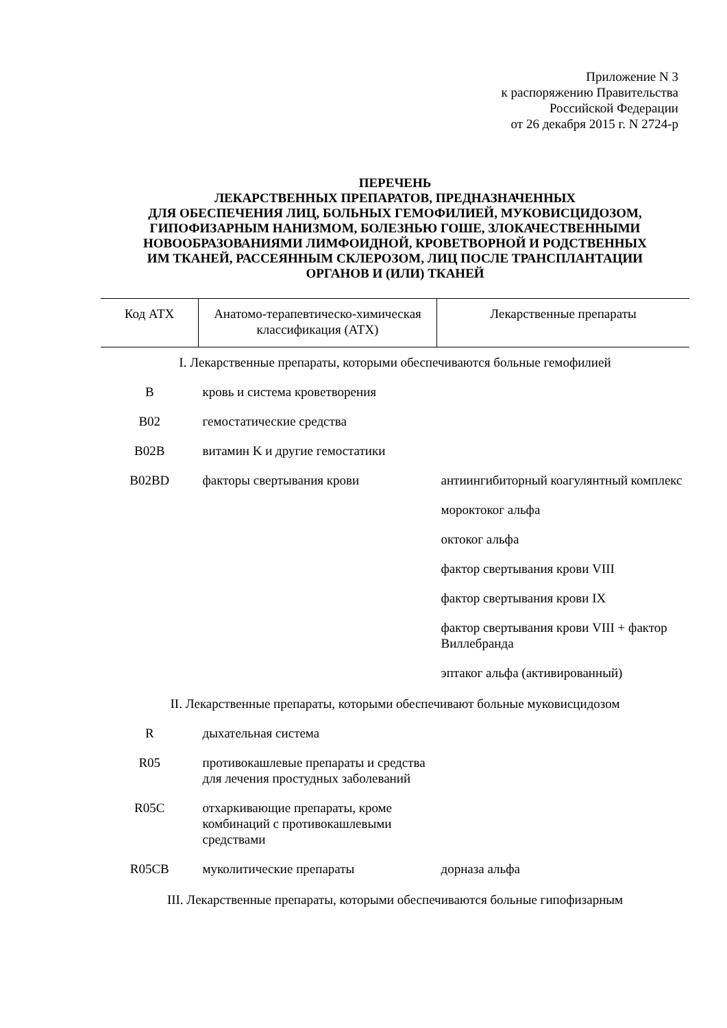Приложение N 3
к распоряжению Правительства
Российской Федерации
от 26 декабря 2015 г. N 2724-р
ПЕРЕЧЕНЬ
ЛЕКАРСТВЕННЫХ ПРЕПАРАТОВ, ПРЕДНАЗНАЧЕННЫХ
ДЛЯ ОБЕСПЕЧЕНИЯ ЛИЦ, БОЛЬНЫХ ГЕМОФИЛИЕЙ, МУКОВИСЦИДОЗОМ,
ГИПОФИЗАРНЫМ НАНИЗМОМ, БОЛЕЗНЬЮ ГОШЕ, ЗЛОКАЧЕСТВЕННЫМИ
НОВООБРАЗОВАНИЯМИ ЛИМФОИДНОЙ, КРОВЕТВОРНОЙ И РОДСТВЕННЫХ
ИМ ТКАНЕЙ, РАССЕЯННЫМ СКЛЕРОЗОМ, ЛИЦ ПОСЛЕ ТРАНСПЛАНТАЦИИ
ОРГАНОВ И (ИЛИ) ТКАНЕЙ
| Код АТХ | Анатомо-терапевтическо-химическая классификация (АТХ) | Лекарственные препараты |
| --- | --- | --- |
| I. Лекарственные препараты, которыми обеспечиваются больные гемофилией | | |
| B | кровь и система кроветворения | |
| B02 | гемостатические средства | |
| B02B | витамин K и другие гемостатики | |
| B02BD | факторы свертывания крови | антиингибиторный коагулянтный комплекс |
| | | мороктоког альфа |
| | | октоког альфа |
| | | фактор свертывания крови VIII |
| | | фактор свертывания крови IX |
| | | фактор свертывания крови VIII + фактор Виллебранда |
| | | эптаког альфа (активированный) |
| II. Лекарственные препараты, которыми обеспечивают больные муковисцидозом | | |
| R | дыхательная система | |
| R05 | противокашлевые препараты и средства для лечения простудных заболеваний | |
| R05C | отхаркивающие препараты, кроме комбинаций с противокашлевыми средствами | |
| R05CB | муколитические препараты | дорназа альфа |
| III. Лекарственные препараты, которыми обеспечиваются больные гипофизарным | | |